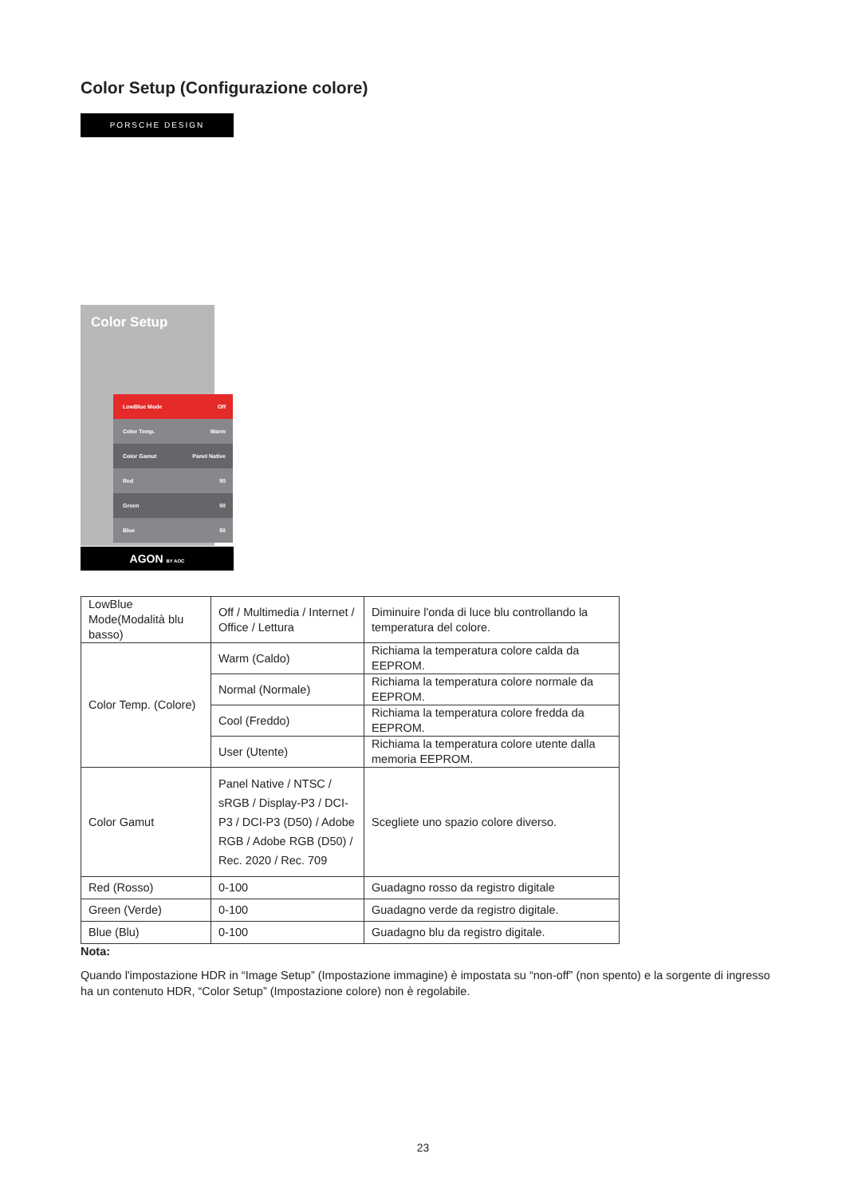Color Setup (Configurazione colore)
PORSCHE DESIGN
Color Setup
LowBlue Mode Off
Color Temp. Warm
Color Gamut Panel Native
Red 50
Green 50
Blue 50
AGON BY AOC
| LowBlue Mode(Modalità blu basso) | Off / Multimedia / Internet / Office / Lettura | Diminuire l'onda di luce blu controllando la temperatura del colore. |
| Color Temp. (Colore) | Warm (Caldo) | Richiama la temperatura colore calda da EEPROM. |
| | Normal (Normale) | Richiama la temperatura colore normale da EEPROM. |
| | Cool (Freddo) | Richiama la temperatura colore fredda da EEPROM. |
| | User (Utente) | Richiama la temperatura colore utente dalla memoria EEPROM. |
| Color Gamut | Panel Native / NTSC / sRGB / Display-P3 / DCI-P3 / DCI-P3 (D50) / Adobe RGB / Adobe RGB (D50) / Rec. 2020 / Rec. 709 | Scegliete uno spazio colore diverso. |
| Red (Rosso) | 0-100 | Guadagno rosso da registro digitale |
| Green (Verde) | 0-100 | Guadagno verde da registro digitale. |
| Blue (Blu) | 0-100 | Guadagno blu da registro digitale. |
Nota:
Quando l'impostazione HDR in “Image Setup” (Impostazione immagine) è impostata su “non-off” (non spento) e la sorgente di ingresso ha un contenuto HDR, “Color Setup” (Impostazione colore) non è regolabile.
23